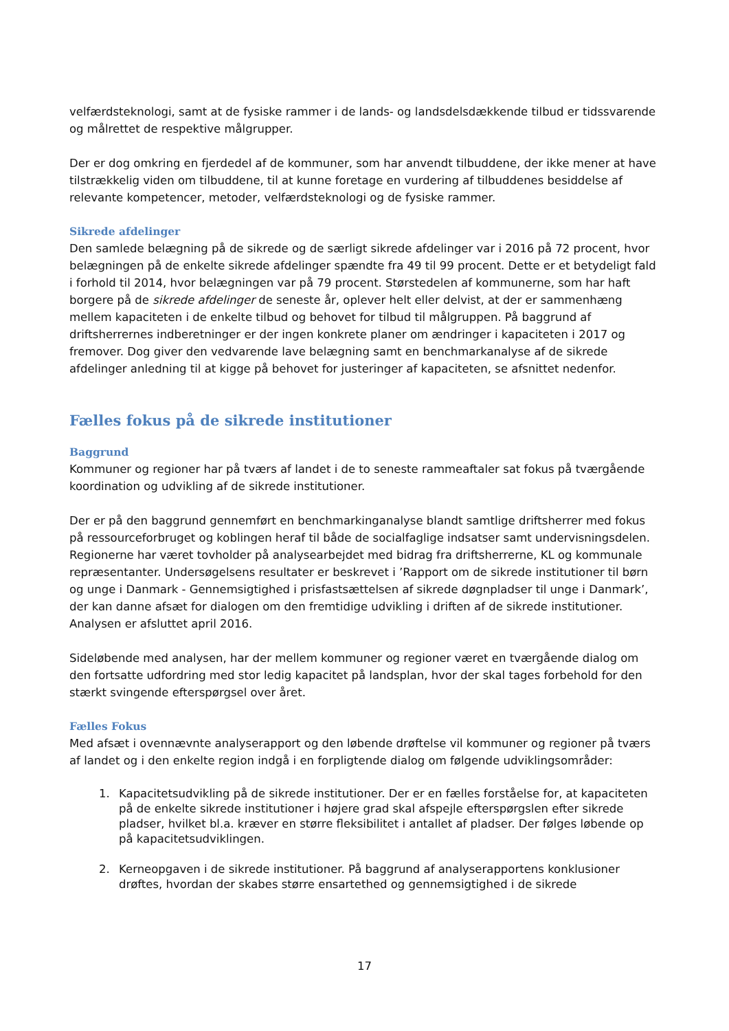velfærdsteknologi, samt at de fysiske rammer i de lands- og landsdelsdækkende tilbud er tidssvarende og målrettet de respektive målgrupper.
Der er dog omkring en fjerdedel af de kommuner, som har anvendt tilbuddene, der ikke mener at have tilstrækkelig viden om tilbuddene, til at kunne foretage en vurdering af tilbuddenes besiddelse af relevante kompetencer, metoder, velfærdsteknologi og de fysiske rammer.
Sikrede afdelinger
Den samlede belægning på de sikrede og de særligt sikrede afdelinger var i 2016 på 72 procent, hvor belægningen på de enkelte sikrede afdelinger spændte fra 49 til 99 procent. Dette er et betydeligt fald i forhold til 2014, hvor belægningen var på 79 procent. Størstedelen af kommunerne, som har haft borgere på de sikrede afdelinger de seneste år, oplever helt eller delvist, at der er sammenhæng mellem kapaciteten i de enkelte tilbud og behovet for tilbud til målgruppen. På baggrund af driftsherrernes indberetninger er der ingen konkrete planer om ændringer i kapaciteten i 2017 og fremover. Dog giver den vedvarende lave belægning samt en benchmarkanalyse af de sikrede afdelinger anledning til at kigge på behovet for justeringer af kapaciteten, se afsnittet nedenfor.
Fælles fokus på de sikrede institutioner
Baggrund
Kommuner og regioner har på tværs af landet i de to seneste rammeaftaler sat fokus på tværgående koordination og udvikling af de sikrede institutioner.
Der er på den baggrund gennemført en benchmarkinganalyse blandt samtlige driftsherrer med fokus på ressourceforbruget og koblingen heraf til både de socialfaglige indsatser samt undervisningsdelen. Regionerne har været tovholder på analysearbejdet med bidrag fra driftsherrerne, KL og kommunale repræsentanter. Undersøgelsens resultater er beskrevet i ’Rapport om de sikrede institutioner til børn og unge i Danmark - Gennemsigtighed i prisfastsættelsen af sikrede døgnpladser til unge i Danmark’, der kan danne afsæt for dialogen om den fremtidige udvikling i driften af de sikrede institutioner. Analysen er afsluttet april 2016.
Sideløbende med analysen, har der mellem kommuner og regioner været en tværgående dialog om den fortsatte udfordring med stor ledig kapacitet på landsplan, hvor der skal tages forbehold for den stærkt svingende efterspørgsel over året.
Fælles Fokus
Med afsæt i ovennævnte analyserapport og den løbende drøftelse vil kommuner og regioner på tværs af landet og i den enkelte region indgå i en forpligtende dialog om følgende udviklingsområder:
1. Kapacitetsudvikling på de sikrede institutioner. Der er en fælles forståelse for, at kapaciteten på de enkelte sikrede institutioner i højere grad skal afspejle efterspørgslen efter sikrede pladser, hvilket bl.a. kræver en større fleksibilitet i antallet af pladser. Der følges løbende op på kapacitetsudviklingen.
2. Kerneopgaven i de sikrede institutioner. På baggrund af analyserapportens konklusioner drøftes, hvordan der skabes større ensartethed og gennemsigtighed i de sikrede
17